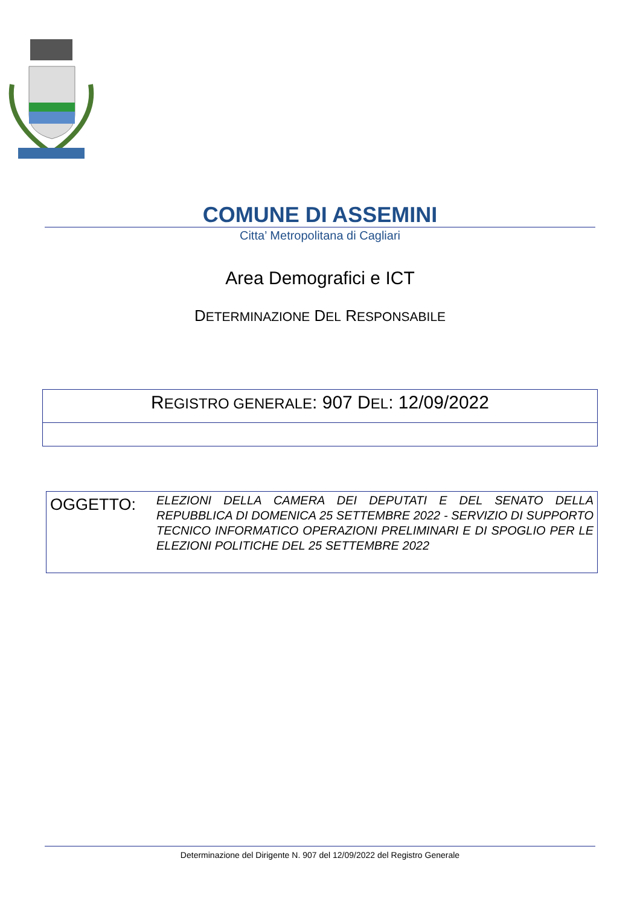COMUNE DI ASSEMINI
Citta’ Metropolitana di Cagliari
Area Demografici e ICT
DETERMINAZIONE DEL RESPONSABILE
REGISTRO GENERALE: 907 DEL: 12/09/2022
OGGETTO:
ELEZIONI DELLA CAMERA DEI DEPUTATI E DEL SENATO DELLA REPUBBLICA DI DOMENICA 25 SETTEMBRE 2022 - SERVIZIO DI SUPPORTO TECNICO INFORMATICO OPERAZIONI PRELIMINARI E DI SPOGLIO PER LE ELEZIONI POLITICHE DEL 25 SETTEMBRE 2022
Determinazione del Dirigente N. 907 del 12/09/2022 del Registro Generale